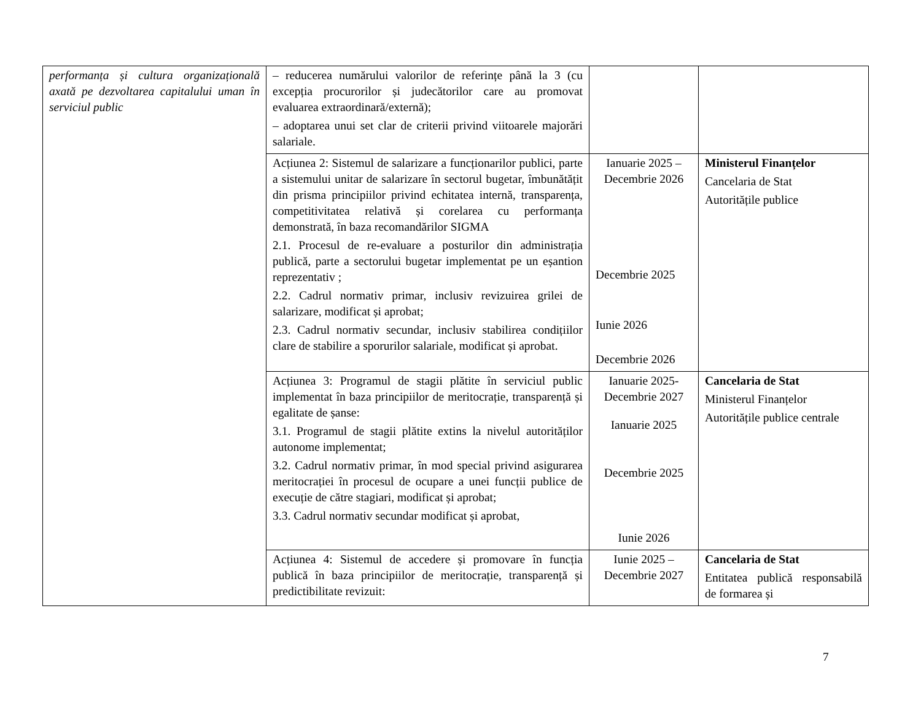| performanța și cultura organizațională axată pe dezvoltarea capitalului uman în serviciul public | – reducerea numărului valorilor de referințe până la 3 (cu excepția procurorilor și judecătorilor care au promovat evaluarea extraordinară/externă); – adoptarea unui set clar de criterii privind viitoarele majorări salariale. | | |
| | Acțiunea 2: Sistemul de salarizare a funcționarilor publici, parte a sistemului unitar de salarizare în sectorul bugetar, îmbunătățit din prisma principiilor privind echitatea internă, transparența, competitivitatea relativă și corelarea cu performanța demonstrată, în baza recomandărilor SIGMA 2.1. Procesul de re-evaluare a posturilor din administrația publică, parte a sectorului bugetar implementat pe un eșantion reprezentativ ; 2.2. Cadrul normativ primar, inclusiv revizuirea grilei de salarizare, modificat și aprobat; 2.3. Cadrul normativ secundar, inclusiv stabilirea condițiilor clare de stabilire a sporurilor salariale, modificat și aprobat. | Ianuarie 2025 – Decembrie 2026 Decembrie 2025 Iunie 2026 Decembrie 2026 | Ministerul Finanțelor Cancelaria de Stat Autoritățile publice |
| | Acțiunea 3: Programul de stagii plătite în serviciul public implementat în baza principiilor de meritocrație, transparență și egalitate de șanse: 3.1. Programul de stagii plătite extins la nivelul autorităților autonome implementat; 3.2. Cadrul normativ primar, în mod special privind asigurarea meritocrației în procesul de ocupare a unei funcții publice de execuție de către stagiari, modificat și aprobat; 3.3. Cadrul normativ secundar modificat și aprobat, | Ianuarie 2025-Decembrie 2027 Ianuarie 2025 Decembrie 2025 Iunie 2026 | Cancelaria de Stat Ministerul Finanțelor Autoritățile publice centrale |
| | Acțiunea 4: Sistemul de accedere și promovare în funcția publică în baza principiilor de meritocrație, transparență și predictibilitate revizuit: | Iunie 2025 – Decembrie 2027 | Cancelaria de Stat Entitatea publică responsabilă de formarea și |
7